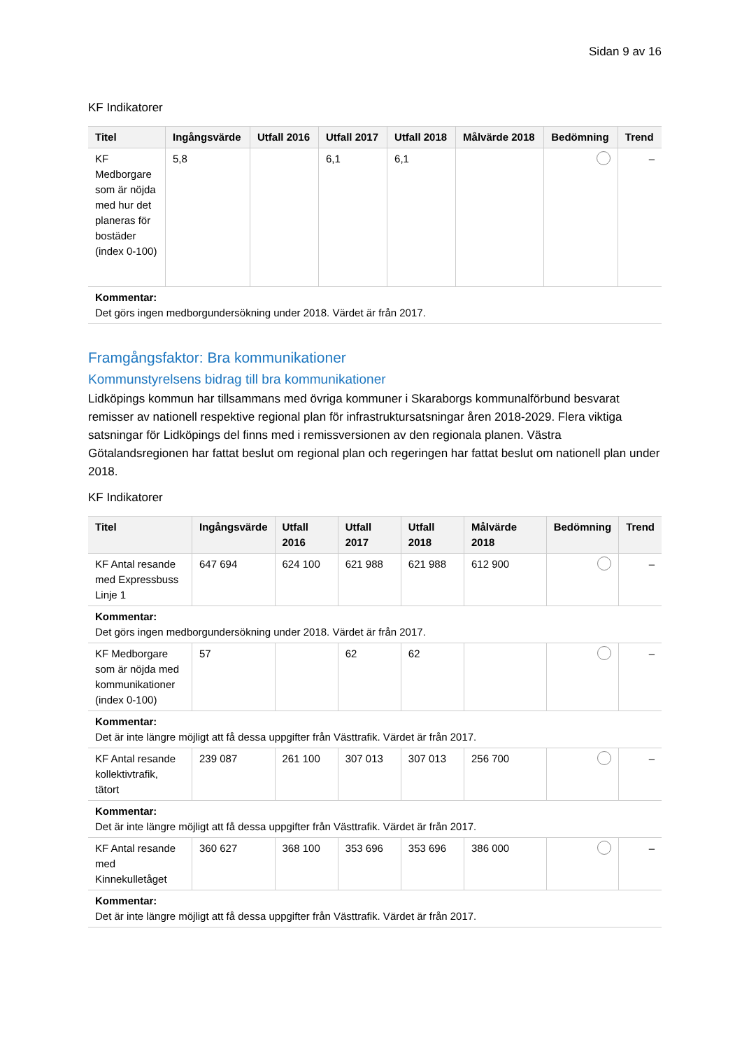Sidan 9 av 16
KF Indikatorer
| Titel | Ingångsvärde | Utfall 2016 | Utfall 2017 | Utfall 2018 | Målvärde 2018 | Bedömning | Trend |
| --- | --- | --- | --- | --- | --- | --- | --- |
| KF Medborgare som är nöjda med hur det planeras för bostäder (index 0-100) | 5,8 | | 6,1 | 6,1 | | | – |
| Kommentar: Det görs ingen medborgundersökning under 2018. Värdet är från 2017. | | | | | | | |
Framgångsfaktor: Bra kommunikationer
Kommunstyrelsens bidrag till bra kommunikationer
Lidköpings kommun har tillsammans med övriga kommuner i Skaraborgs kommunalförbund besvarat remisser av nationell respektive regional plan för infrastruktursatsningar åren 2018-2029. Flera viktiga satsningar för Lidköpings del finns med i remissversionen av den regionala planen. Västra Götalandsregionen har fattat beslut om regional plan och regeringen har fattat beslut om nationell plan under 2018.
KF Indikatorer
| Titel | Ingångsvärde | Utfall 2016 | Utfall 2017 | Utfall 2018 | Målvärde 2018 | Bedömning | Trend |
| --- | --- | --- | --- | --- | --- | --- | --- |
| KF Antal resande med Expressbuss Linje 1 | 647 694 | 624 100 | 621 988 | 621 988 | 612 900 | | – |
| Kommentar: Det görs ingen medborgundersökning under 2018. Värdet är från 2017. | | | | | | | |
| KF Medborgare som är nöjda med kommunikationer (index 0-100) | 57 | | 62 | 62 | | | – |
| Kommentar: Det är inte längre möjligt att få dessa uppgifter från Västtrafik. Värdet är från 2017. | | | | | | | |
| KF Antal resande kollektivtrafik, tätort | 239 087 | 261 100 | 307 013 | 307 013 | 256 700 | | – |
| Kommentar: Det är inte längre möjligt att få dessa uppgifter från Västtrafik. Värdet är från 2017. | | | | | | | |
| KF Antal resande med Kinnekulletåget | 360 627 | 368 100 | 353 696 | 353 696 | 386 000 | | – |
| Kommentar: Det är inte längre möjligt att få dessa uppgifter från Västtrafik. Värdet är från 2017. | | | | | | | |